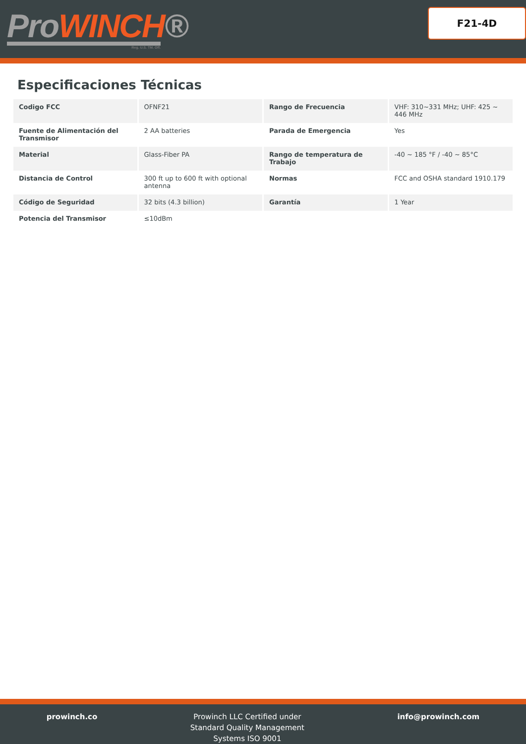ProWINCH®
Reg. U.S. TM. Off.
F21-4D
Especificaciones Técnicas
| Codigo FCC | OFNF21 | Rango de Frecuencia | VHF: 310~331 MHz; UHF: 425 ~ 446 MHz |
| Fuente de Alimentación del Transmisor | 2 AA batteries | Parada de Emergencia | Yes |
| Material | Glass-Fiber PA | Rango de temperatura de Trabajo | -40 ~ 185 °F / -40 ~ 85°C |
| Distancia de Control | 300 ft up to 600 ft with optional antenna | Normas | FCC and OSHA standard 1910.179 |
| Código de Seguridad | 32 bits (4.3 billion) | Garantía | 1 Year |
| Potencia del Transmisor | ≤10dBm | | |
prowinch.co Prowinch LLC Certified under
Standard Quality Management
Systems ISO 9001
info@prowinch.com